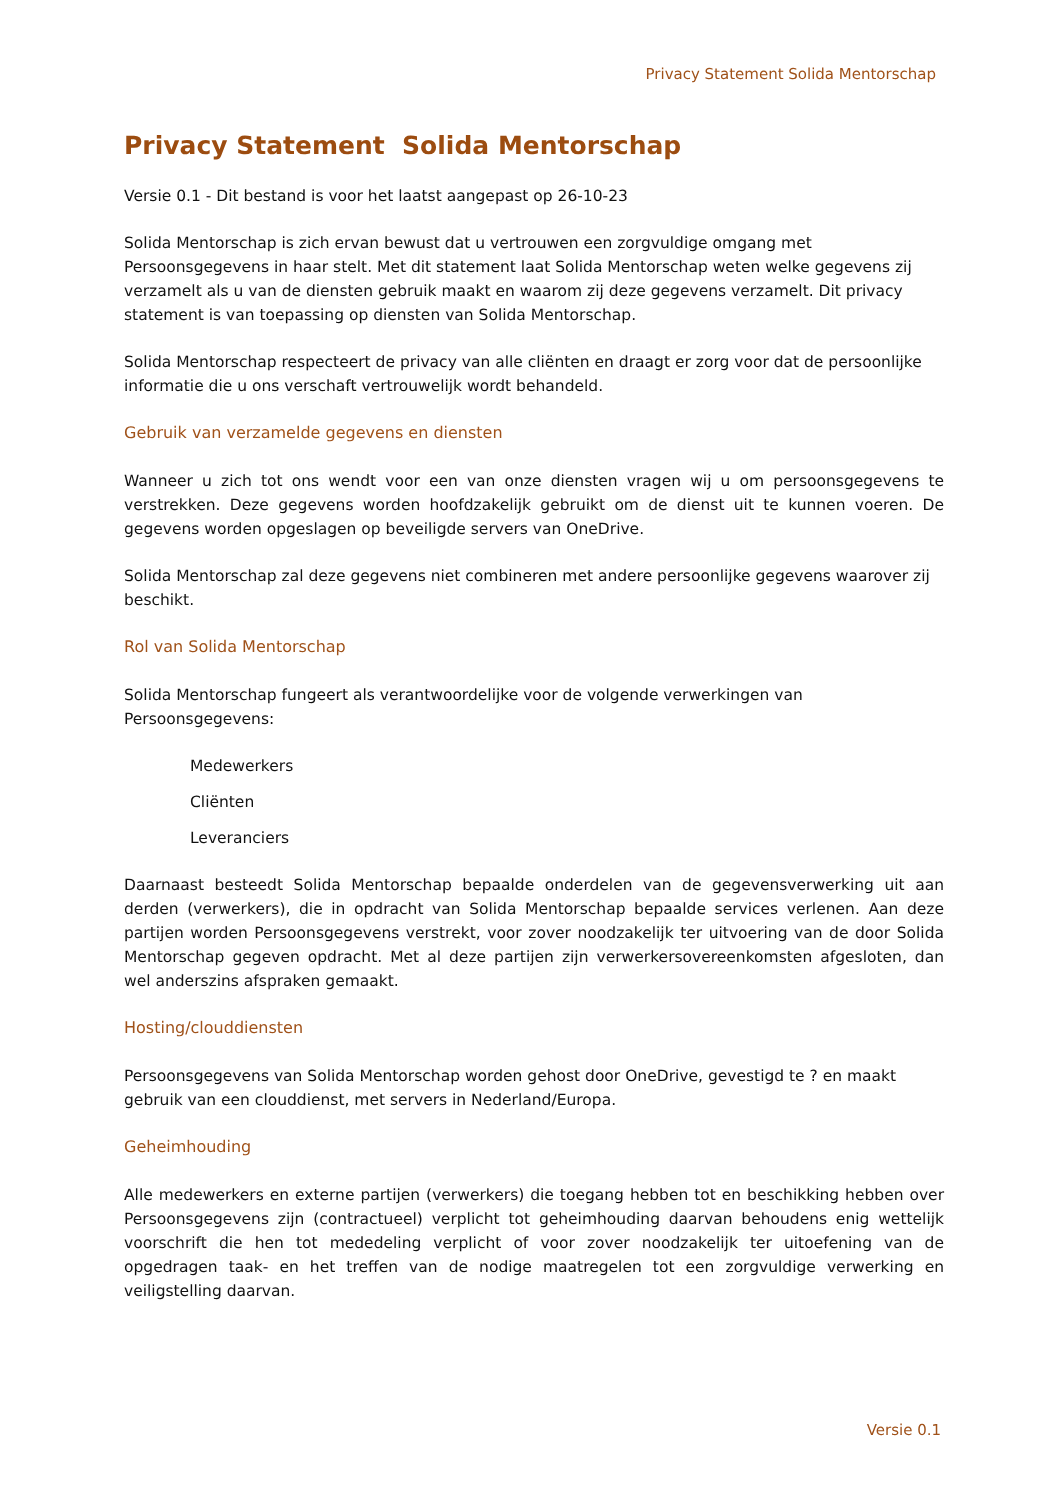Privacy Statement Solida Mentorschap
Privacy Statement Solida Mentorschap
Versie 0.1 - Dit bestand is voor het laatst aangepast op 26-10-23
Solida Mentorschap is zich ervan bewust dat u vertrouwen een zorgvuldige omgang met Persoonsgegevens in haar stelt. Met dit statement laat Solida Mentorschap weten welke gegevens zij verzamelt als u van de diensten gebruik maakt en waarom zij deze gegevens verzamelt. Dit privacy statement is van toepassing op diensten van Solida Mentorschap.
Solida Mentorschap respecteert de privacy van alle cliënten en draagt er zorg voor dat de persoonlijke informatie die u ons verschaft vertrouwelijk wordt behandeld.
Gebruik van verzamelde gegevens en diensten
Wanneer u zich tot ons wendt voor een van onze diensten vragen wij u om persoonsgegevens te verstrekken. Deze gegevens worden hoofdzakelijk gebruikt om de dienst uit te kunnen voeren. De gegevens worden opgeslagen op beveiligde servers van OneDrive.
Solida Mentorschap zal deze gegevens niet combineren met andere persoonlijke gegevens waarover zij beschikt.
Rol van Solida Mentorschap
Solida Mentorschap fungeert als verantwoordelijke voor de volgende verwerkingen van Persoonsgegevens:
Medewerkers
Cliënten
Leveranciers
Daarnaast besteedt Solida Mentorschap bepaalde onderdelen van de gegevensverwerking uit aan derden (verwerkers), die in opdracht van Solida Mentorschap bepaalde services verlenen. Aan deze partijen worden Persoonsgegevens verstrekt, voor zover noodzakelijk ter uitvoering van de door Solida Mentorschap gegeven opdracht. Met al deze partijen zijn verwerkersovereenkomsten afgesloten, dan wel anderszins afspraken gemaakt.
Hosting/clouddiensten
Persoonsgegevens van Solida Mentorschap worden gehost door OneDrive, gevestigd te ? en maakt gebruik van een clouddienst, met servers in Nederland/Europa.
Geheimhouding
Alle medewerkers en externe partijen (verwerkers) die toegang hebben tot en beschikking hebben over Persoonsgegevens zijn (contractueel) verplicht tot geheimhouding daarvan behoudens enig wettelijk voorschrift die hen tot mededeling verplicht of voor zover noodzakelijk ter uitoefening van de opgedragen taak- en het treffen van de nodige maatregelen tot een zorgvuldige verwerking en veiligstelling daarvan.
Versie 0.1